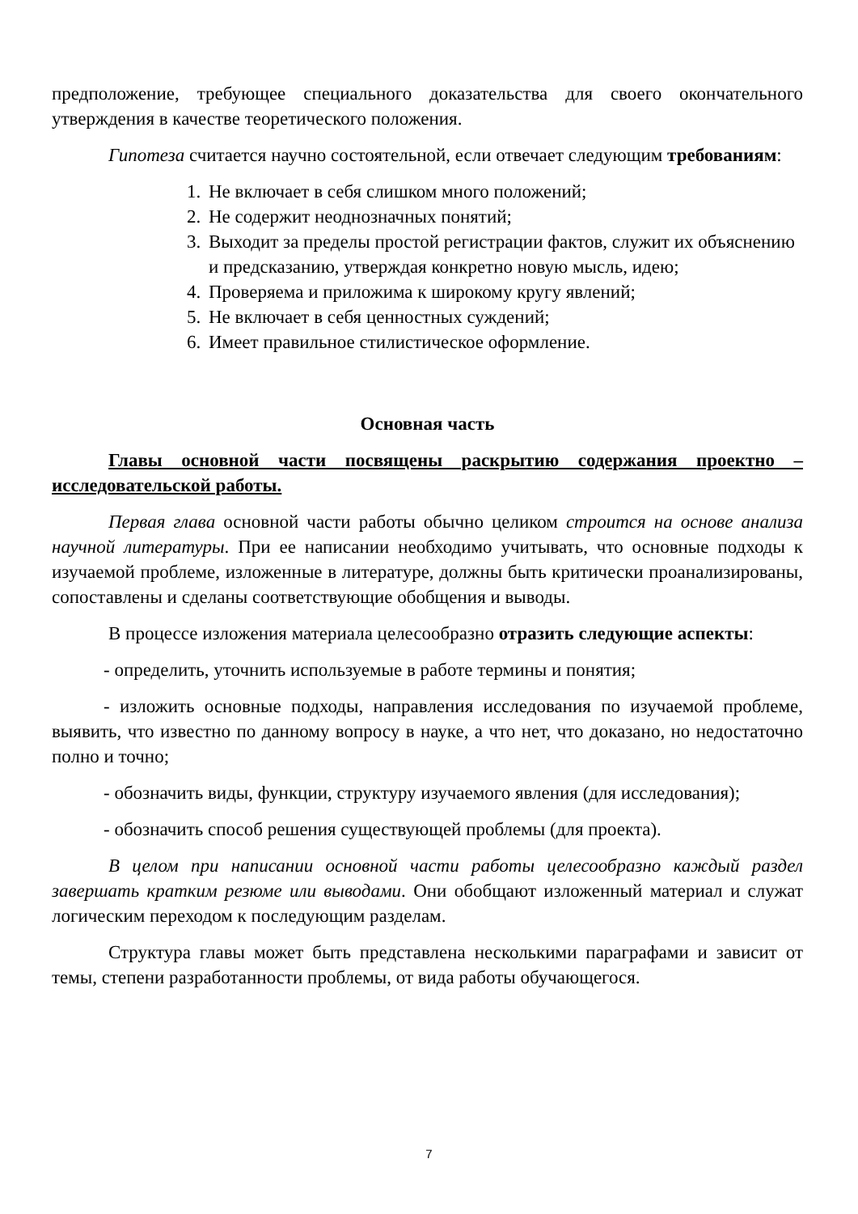предположение, требующее специального доказательства для своего окончательного утверждения в качестве теоретического положения.
Гипотеза считается научно состоятельной, если отвечает следующим требованиям:
1. Не включает в себя слишком много положений;
2. Не содержит неоднозначных понятий;
3. Выходит за пределы простой регистрации фактов, служит их объяснению и предсказанию, утверждая конкретно новую мысль, идею;
4. Проверяема и приложима к широкому кругу явлений;
5. Не включает в себя ценностных суждений;
6. Имеет правильное стилистическое оформление.
Основная часть
Главы основной части посвящены раскрытию содержания проектно – исследовательской работы.
Первая глава основной части работы обычно целиком строится на основе анализа научной литературы. При ее написании необходимо учитывать, что основные подходы к изучаемой проблеме, изложенные в литературе, должны быть критически проанализированы, сопоставлены и сделаны соответствующие обобщения и выводы.
В процессе изложения материала целесообразно отразить следующие аспекты:
- определить, уточнить используемые в работе термины и понятия;
- изложить основные подходы, направления исследования по изучаемой проблеме, выявить, что известно по данному вопросу в науке, а что нет, что доказано, но недостаточно полно и точно;
- обозначить виды, функции, структуру изучаемого явления (для исследования);
- обозначить способ решения существующей проблемы (для проекта).
В целом при написании основной части работы целесообразно каждый раздел завершать кратким резюме или выводами. Они обобщают изложенный материал и служат логическим переходом к последующим разделам.
Структура главы может быть представлена несколькими параграфами и зависит от темы, степени разработанности проблемы, от вида работы обучающегося.
7